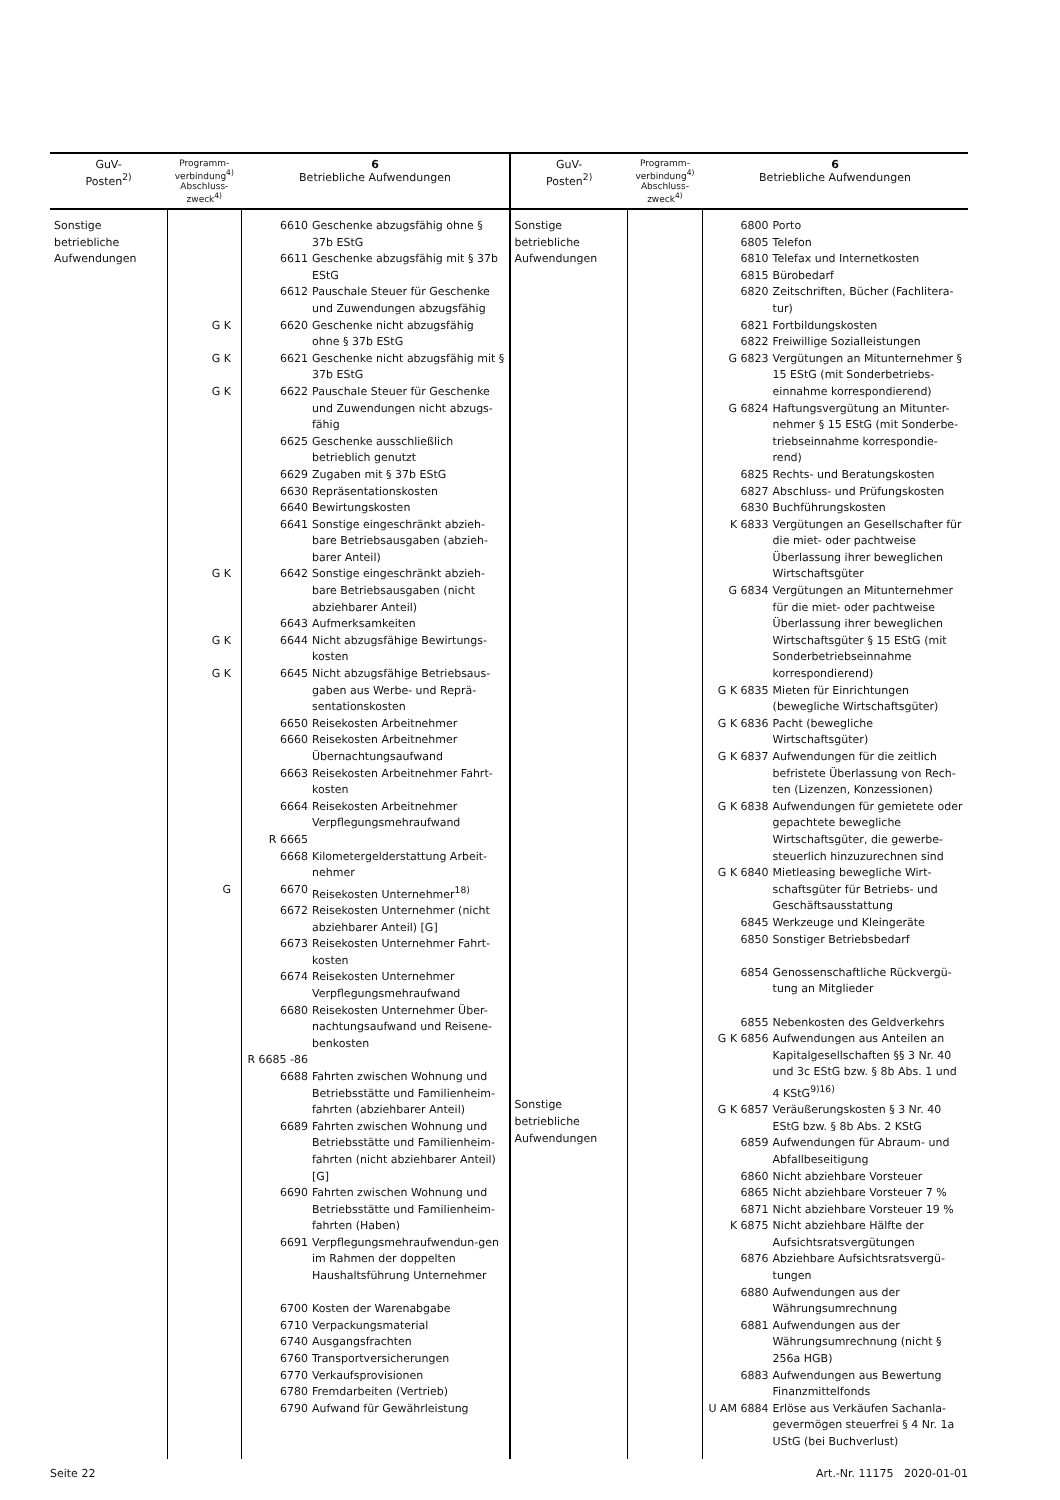| GuV- Posten<sup>2)</sup> | Programm- verbindung<sup>4)</sup> Abschluss- zweck<sup>4)</sup> | 6 Betriebliche Aufwendungen | GuV- Posten<sup>2)</sup> | Programm- verbindung<sup>4)</sup> Abschluss- zweck<sup>4)</sup> | 6 Betriebliche Aufwendungen |
| --- | --- | --- | --- | --- | --- |
| Sonstige betriebliche Aufwendungen | G K G K G K G K G K G K G | 6610 Geschenke abzugsfähig ohne § 37b EStG 6611 Geschenke abzugsfähig mit § 37b EStG 6612 Pauschale Steuer für Geschenke und Zuwendungen abzugsfähig 6620 Geschenke nicht abzugsfähig ohne § 37b EStG 6621 Geschenke nicht abzugsfähig mit § 37b EStG 6622 Pauschale Steuer für Geschenke und Zuwendungen nicht abzugs-fähig 6625 Geschenke ausschließlich betrieblich genutzt 6629 Zugaben mit § 37b EStG 6630 Repräsentationskosten 6640 Bewirtungskosten 6641 Sonstige eingeschränkt abzieh-bare Betriebsausgaben (abzieh-barer Anteil) 6642 Sonstige eingeschränkt abzieh-bare Betriebsausgaben (nicht abziehbarer Anteil) 6643 Aufmerksamkeiten 6644 Nicht abzugsfähige Bewirtungs-kosten 6645 Nicht abzugsfähige Betriebsaus-gaben aus Werbe- und Reprä-sentationskosten 6650 Reisekosten Arbeitnehmer 6660 Reisekosten Arbeitnehmer Übernachtungsaufwand 6663 Reisekosten Arbeitnehmer Fahrt-kosten 6664 Reisekosten Arbeitnehmer Verpflegungsmehraufwand R 6665 6668 Kilometergelderstattung Arbeit-nehmer 6670 Reisekosten Unternehmer<sup>18)</sup> 6672 Reisekosten Unternehmer (nicht abziehbarer Anteil) [G] 6673 Reisekosten Unternehmer Fahrt-kosten 6674 Reisekosten Unternehmer Verpflegungsmehraufwand 6680 Reisekosten Unternehmer Über-nachtungsaufwand und Reisene-benkosten R 6685 -86 6688 Fahrten zwischen Wohnung und Betriebsstätte und Familienheim-fahrten (abziehbarer Anteil) 6689 Fahrten zwischen Wohnung und Betriebsstätte und Familienheim-fahrten (nicht abziehbarer Anteil) [G] 6690 Fahrten zwischen Wohnung und Betriebsstätte und Familienheim-fahrten (Haben) 6691 Verpflegungsmehraufwendun-gen im Rahmen der doppelten Haushaltsführung Unternehmer 6700 Kosten der Warenabgabe 6710 Verpackungsmaterial 6740 Ausgangsfrachten 6760 Transportversicherungen 6770 Verkaufsprovisionen 6780 Fremdarbeiten (Vertrieb) 6790 Aufwand für Gewährleistung | Sonstige betriebliche Aufwendungen Sonstige betriebliche Aufwendungen | | 6800 Porto 6805 Telefon 6810 Telefax und Internetkosten 6815 Bürobedarf 6820 Zeitschriften, Bücher (Fachlitera-tur) 6821 Fortbildungskosten 6822 Freiwillige Sozialleistungen G 6823 Vergütungen an Mitunternehmer § 15 EStG (mit Sonderbetriebs-einnahme korrespondierend) G 6824 Haftungsvergütung an Mitunter-nehmer § 15 EStG (mit Sonderbe-triebseinnahme korrespondie-rend) 6825 Rechts- und Beratungskosten 6827 Abschluss- und Prüfungskosten 6830 Buchführungskosten K 6833 Vergütungen an Gesellschafter für die miet- oder pachtweise Überlassung ihrer beweglichen Wirtschaftsgüter G 6834 Vergütungen an Mitunternehmer für die miet- oder pachtweise Überlassung ihrer beweglichen Wirtschaftsgüter § 15 EStG (mit Sonderbetriebseinnahme korrespondierend) G K 6835 Mieten für Einrichtungen (bewegliche Wirtschaftsgüter) G K 6836 Pacht (bewegliche Wirtschaftsgüter) G K 6837 Aufwendungen für die zeitlich befristete Überlassung von Rech-ten (Lizenzen, Konzessionen) G K 6838 Aufwendungen für gemietete oder gepachtete bewegliche Wirtschaftsgüter, die gewerbe-steuerlich hinzuzurechnen sind G K 6840 Mietleasing bewegliche Wirt-schaftsgüter für Betriebs- und Geschäftsausstattung 6845 Werkzeuge und Kleingeräte 6850 Sonstiger Betriebsbedarf 6854 Genossenschaftliche Rückvergü-tung an Mitglieder 6855 Nebenkosten des Geldverkehrs G K 6856 Aufwendungen aus Anteilen an Kapitalgesellschaften §§ 3 Nr. 40 und 3c EStG bzw. § 8b Abs. 1 und 4 KStG<sup>9)16)</sup> G K 6857 Veräußerungskosten § 3 Nr. 40 EStG bzw. § 8b Abs. 2 KStG 6859 Aufwendungen für Abraum- und Abfallbeseitigung 6860 Nicht abziehbare Vorsteuer 6865 Nicht abziehbare Vorsteuer 7 % 6871 Nicht abziehbare Vorsteuer 19 % K 6875 Nicht abziehbare Hälfte der Aufsichtsratsvergütungen 6876 Abziehbare Aufsichtsratsvergü-tungen 6880 Aufwendungen aus der Währungsumrechnung 6881 Aufwendungen aus der Währungsumrechnung (nicht § 256a HGB) 6883 Aufwendungen aus Bewertung Finanzmittelfonds U AM 6884 Erlöse aus Verkäufen Sachanla-gevermögen steuerfrei § 4 Nr. 1a UStG (bei Buchverlust) |
Seite 22 Art.-Nr. 11175 2020-01-01